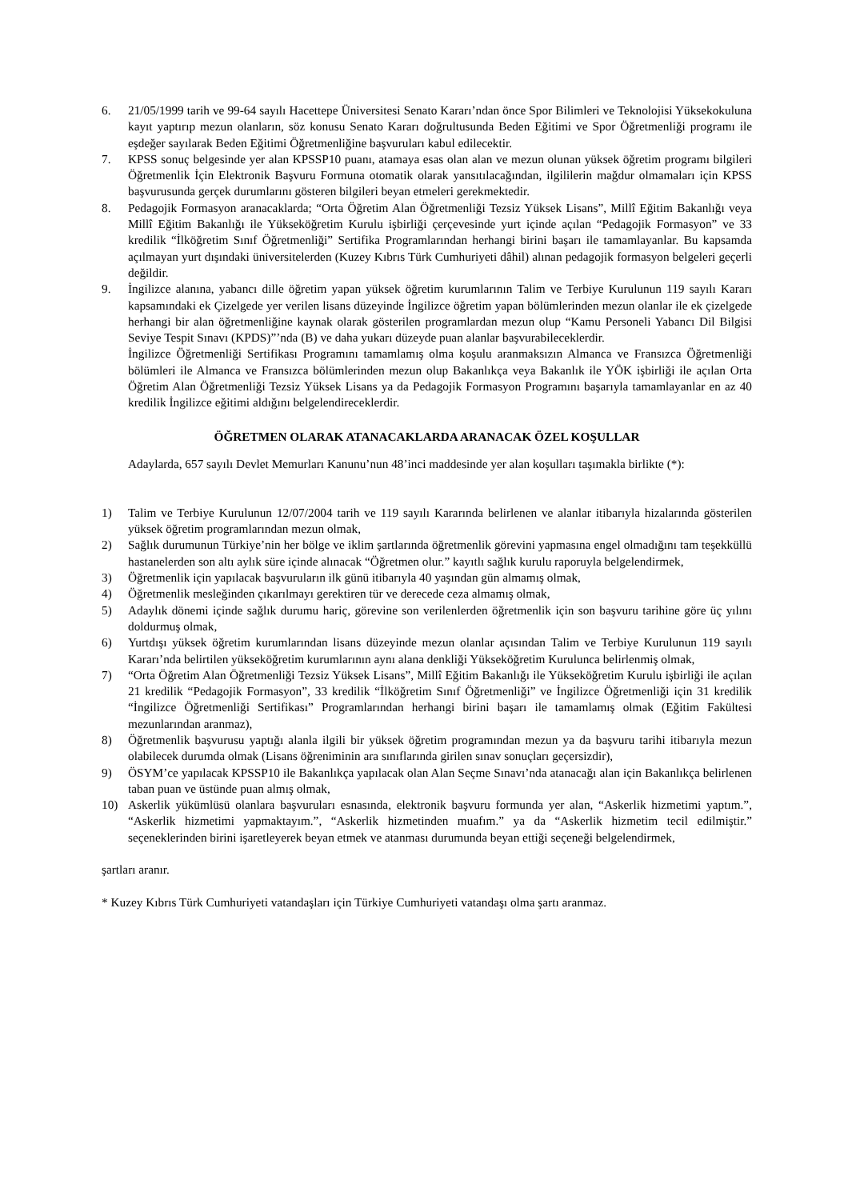6. 21/05/1999 tarih ve 99-64 sayılı Hacettepe Üniversitesi Senato Kararı’ndan önce Spor Bilimleri ve Teknolojisi Yüksekokuluna kayıt yaptırıp mezun olanların, söz konusu Senato Kararı doğrultusunda Beden Eğitimi ve Spor Öğretmenliği programı ile eşdeğer sayılarak Beden Eğitimi Öğretmenliğine başvuruları kabul edilecektir.
7. KPSS sonuç belgesinde yer alan KPSSP10 puanı, atamaya esas olan alan ve mezun olunan yüksek öğretim programı bilgileri Öğretmenlik İçin Elektronik Başvuru Formuna otomatik olarak yansıtılacağından, ilgililerin mağdur olmamaları için KPSS başvurusunda gerçek durumlarını gösteren bilgileri beyan etmeleri gerekmektedir.
8. Pedagojik Formasyon aranacaklarda; “Orta Öğretim Alan Öğretmenliği Tezsiz Yüksek Lisans”, Millî Eğitim Bakanlığı veya Millî Eğitim Bakanlığı ile Yükseköğretim Kurulu işbirliği çerçevesinde yurt içinde açılan “Pedagojik Formasyon” ve 33 kredilik “İlköğretim Sınıf Öğretmenliği” Sertifika Programlarından herhangi birini başarı ile tamamlayanlar. Bu kapsamda açılmayan yurt dışındaki üniversitelerden (Kuzey Kıbrıs Türk Cumhuriyeti dâhil) alınan pedagojik formasyon belgeleri geçerli değildir.
9. İngilizce alanına, yabancı dille öğretim yapan yüksek öğretim kurumlarının Talim ve Terbiye Kurulunun 119 sayılı Kararı kapsamındaki ek Çizelgede yer verilen lisans düzeyinde İngilizce öğretim yapan bölümlerinden mezun olanlar ile ek çizelgede herhangi bir alan öğretmenliğine kaynak olarak gösterilen programlardan mezun olup “Kamu Personeli Yabancı Dil Bilgisi Seviye Tespit Sınavı (KPDS)”’nda (B) ve daha yukarı düzeyde puan alanlar başvurabileceklerdir.
İngilizce Öğretmenliği Sertifikası Programını tamamlamış olma koşulu aranmaksızın Almanca ve Fransızca Öğretmenliği bölümleri ile Almanca ve Fransızca bölümlerinden mezun olup Bakanlıkça veya Bakanlık ile YÖK işbirliği ile açılan Orta Öğretim Alan Öğretmenliği Tezsiz Yüksek Lisans ya da Pedagojik Formasyon Programını başarıyla tamamlayanlar en az 40 kredilik İngilizce eğitimi aldığını belgelendireceklerdir.
ÖĞRETMEN OLARAK ATANACAKLARDA ARANACAK ÖZEL KOŞULLAR
Adaylarda, 657 sayılı Devlet Memurları Kanunu’nun 48’inci maddesinde yer alan koşulları taşımakla birlikte (*):
1) Talim ve Terbiye Kurulunun 12/07/2004 tarih ve 119 sayılı Kararında belirlenen ve alanlar itibarıyla hizalarında gösterilen yüksek öğretim programlarından mezun olmak,
2) Sağlık durumunun Türkiye’nin her bölge ve iklim şartlarında öğretmenlik görevini yapmasına engel olmadığını tam teşekküllü hastanelerden son altı aylık süre içinde alınacak “Öğretmen olur.” kayıtlı sağlık kurulu raporuyla belgelendirmek,
3) Öğretmenlik için yapılacak başvuruların ilk günü itibarıyla 40 yaşından gün almamış olmak,
4) Öğretmenlik mesleğinden çıkarılmayı gerektiren tür ve derecede ceza almamış olmak,
5) Adaylık dönemi içinde sağlık durumu hariç, görevine son verilenlerden öğretmenlik için son başvuru tarihine göre üç yılını doldurmuş olmak,
6) Yurtdışı yüksek öğretim kurumlarından lisans düzeyinde mezun olanlar açısından Talim ve Terbiye Kurulunun 119 sayılı Kararı’nda belirtilen yükseköğretim kurumlarının aynı alana denkliği Yükseköğretim Kurulunca belirlenmiş olmak,
7) “Orta Öğretim Alan Öğretmenliği Tezsiz Yüksek Lisans”, Millî Eğitim Bakanlığı ile Yükseköğretim Kurulu işbirliği ile açılan 21 kredilik “Pedagojik Formasyon”, 33 kredilik “İlköğretim Sınıf Öğretmenliği” ve İngilizce Öğretmenliği için 31 kredilik “İngilizce Öğretmenliği Sertifikası” Programlarından herhangi birini başarı ile tamamlamış olmak (Eğitim Fakültesi mezunlarından aranmaz),
8) Öğretmenlik başvurusu yaptığı alanla ilgili bir yüksek öğretim programından mezun ya da başvuru tarihi itibarıyla mezun olabilecek durumda olmak (Lisans öğreniminin ara sınıflarında girilen sınav sonuçları geçersizdir),
9) ÖSYM’ce yapılacak KPSSP10 ile Bakanlıkça yapılacak olan Alan Seçme Sınavı’nda atanacağı alan için Bakanlıkça belirlenen taban puan ve üstünde puan almış olmak,
10) Askerlik yükümlüsü olanlara başvuruları esnasında, elektronik başvuru formunda yer alan, “Askerlik hizmetimi yaptım.”, “Askerlik hizmetimi yapmaktayım.”, “Askerlik hizmetinden muafım.” ya da “Askerlik hizmetim tecil edilmiştir.” seçeneklerinden birini işaretleyerek beyan etmek ve atanması durumunda beyan ettiği seçeneği belgelendirmek,
şartları aranır.
* Kuzey Kıbrıs Türk Cumhuriyeti vatandaşları için Türkiye Cumhuriyeti vatandaşı olma şartı aranmaz.